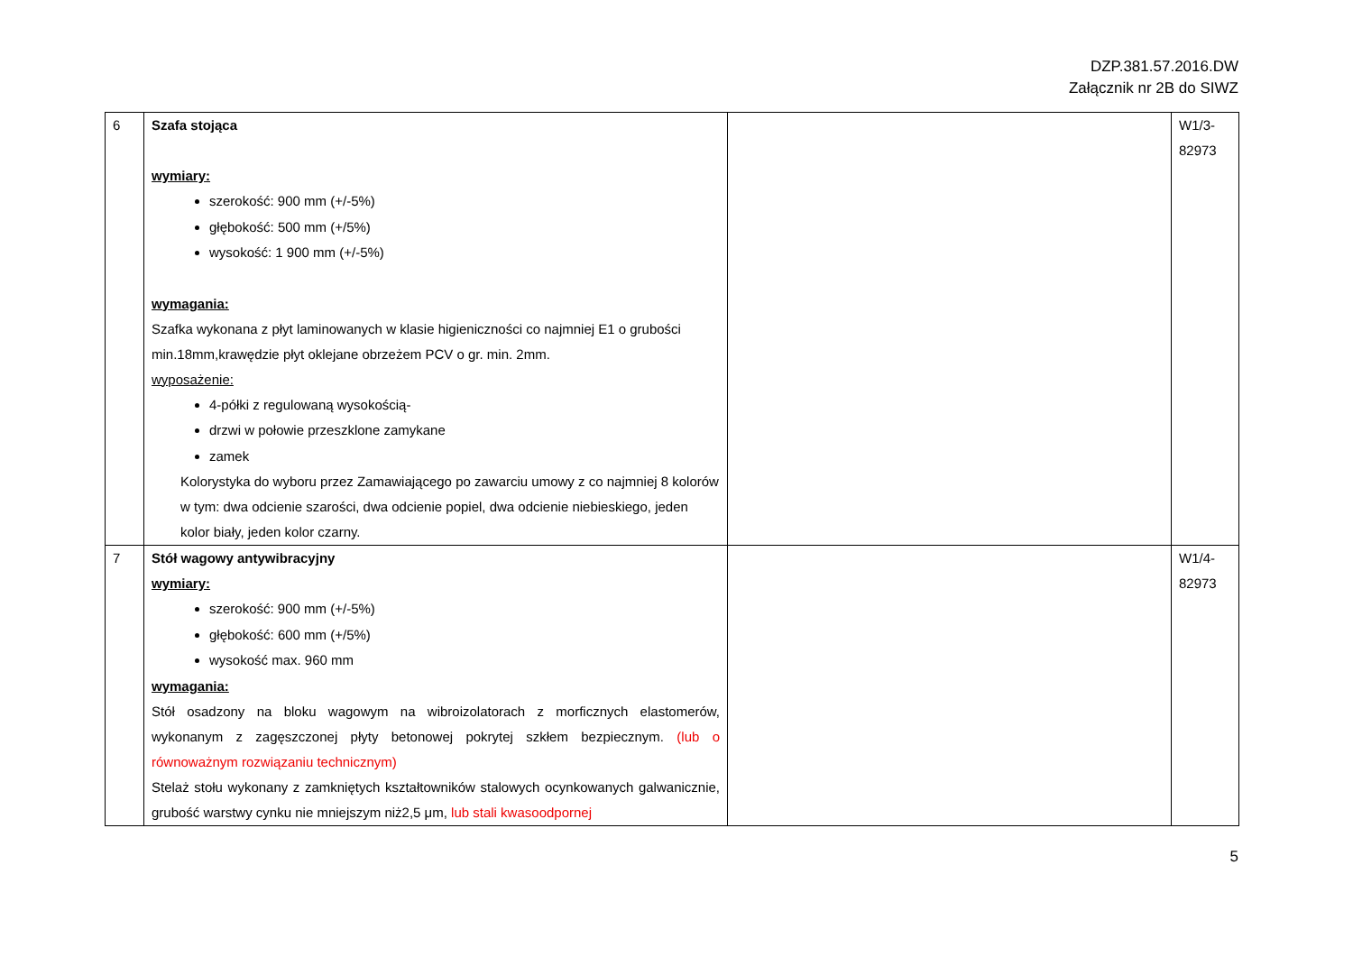DZP.381.57.2016.DW
Załącznik nr 2B do SIWZ
| 6 | Szafa stojąca wymiary: szerokość: 900 mm (+/-5%) głębokość: 500 mm (+/5%) wysokość: 1 900 mm (+/-5%) wymagania: Szafka wykonana z płyt laminowanych w klasie higieniczności co najmniej E1 o grubości min.18mm,krawędzie płyt oklejane obrzeżem PCV o gr. min. 2mm. wyposażenie: 4-półki z regulowaną wysokością- drzwi w połowie przeszklone zamykane zamek Kolorystyka do wyboru przez Zamawiającego po zawarciu umowy z co najmniej 8 kolorów w tym: dwa odcienie szarości, dwa odcienie popiel, dwa odcienie niebieskiego, jeden kolor biały, jeden kolor czarny. | | W1/3- 82973 |
| 7 | Stół wagowy antywibracyjny wymiary: szerokość: 900 mm (+/-5%) głębokość: 600 mm (+/5%) wysokość max. 960 mm wymagania: Stół osadzony na bloku wagowym na wibroizolatorach z morficznych elastomerów, wykonanym z zagęszczonej płyty betonowej pokrytej szkłem bezpiecznym. (lub o równoważnym rozwiązaniu technicznym) Stelaż stołu wykonany z zamkniętych kształtowników stalowych ocynkowanych galwanicznie, grubość warstwy cynku nie mniejszym niż2,5 μm, lub stali kwasoodpornej | | W1/4- 82973 |
5